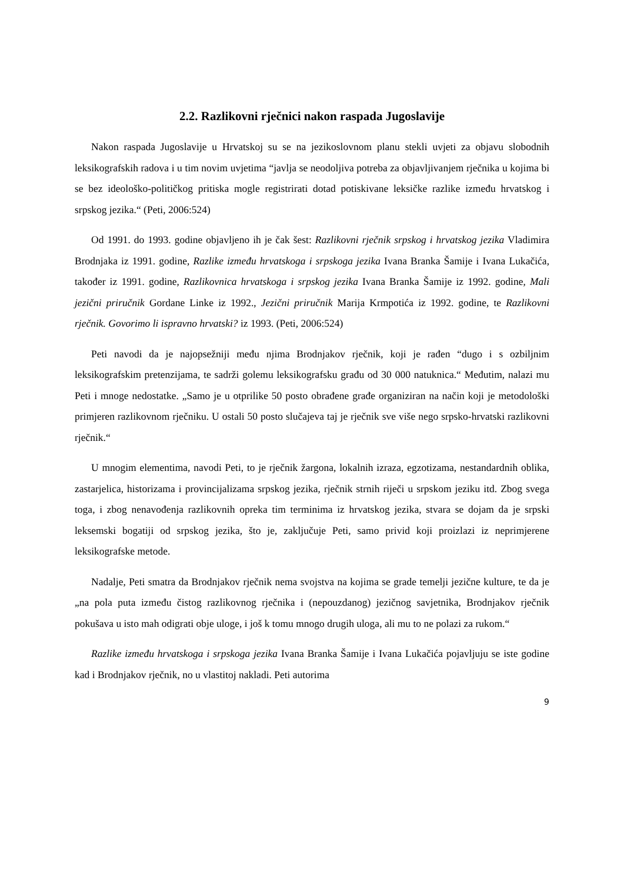2.2. Razlikovni rječnici nakon raspada Jugoslavije
Nakon raspada Jugoslavije u Hrvatskoj su se na jezikoslovnom planu stekli uvjeti za objavu slobodnih leksikografskih radova i u tim novim uvjetima “javlja se neodoljiva potreba za objavljivanjem rječnika u kojima bi se bez ideološko-političkog pritiska mogle registrirati dotad potiskivane leksičke razlike između hrvatskog i srpskog jezika.“ (Peti, 2006:524)
Od 1991. do 1993. godine objavljeno ih je čak šest: Razlikovni rječnik srpskog i hrvatskog jezika Vladimira Brodnjaka iz 1991. godine, Razlike između hrvatskoga i srpskoga jezika Ivana Branka Šamije i Ivana Lukačića, također iz 1991. godine, Razlikovnica hrvatskoga i srpskog jezika Ivana Branka Šamije iz 1992. godine, Mali jezični priručnik Gordane Linke iz 1992., Jezični priručnik Marija Krmpotića iz 1992. godine, te Razlikovni rječnik. Govorimo li ispravno hrvatski? iz 1993. (Peti, 2006:524)
Peti navodi da je najopsežniji među njima Brodnjakov rječnik, koji je rađen “dugo i s ozbiljnim leksikografskim pretenzijama, te sadrži golemu leksikografsku građu od 30 000 natuknica.“ Međutim, nalazi mu Peti i mnoge nedostatke. „Samo je u otprilike 50 posto obrađene građe organiziran na način koji je metodološki primjeren razlikovnom rječniku. U ostali 50 posto slučajeva taj je rječnik sve više nego srpsko-hrvatski razlikovni rječnik.“
U mnogim elementima, navodi Peti, to je rječnik žargona, lokalnih izraza, egzotizama, nestandardnih oblika, zastarjelica, historizama i provincijalizama srpskog jezika, rječnik strnih riječi u srpskom jeziku itd. Zbog svega toga, i zbog nenavođenja razlikovnih opreka tim terminima iz hrvatskog jezika, stvara se dojam da je srpski leksemski bogatiji od srpskog jezika, što je, zaključuje Peti, samo privid koji proizlazi iz neprimjerene leksikografske metode.
Nadalje, Peti smatra da Brodnjakov rječnik nema svojstva na kojima se grade temelji jezične kulture, te da je „na pola puta između čistog razlikovnog rječnika i (nepouzdanog) jezičnog savjetnika, Brodnjakov rječnik pokušava u isto mah odigrati obje uloge, i još k tomu mnogo drugih uloga, ali mu to ne polazi za rukom.“
Razlike između hrvatskoga i srpskoga jezika Ivana Branka Šamije i Ivana Lukačića pojavljuju se iste godine kad i Brodnjakov rječnik, no u vlastitoj nakladi. Peti autorima
9